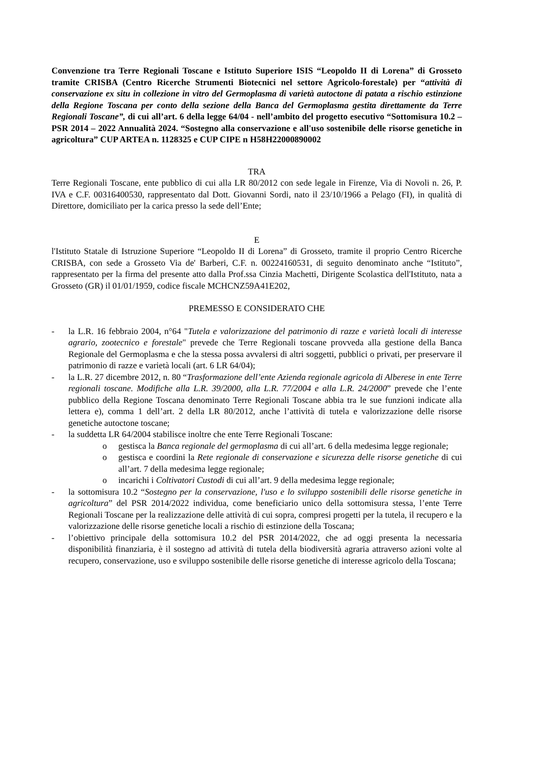Convenzione tra Terre Regionali Toscane e Istituto Superiore ISIS “Leopoldo II di Lorena” di Grosseto tramite CRISBA (Centro Ricerche Strumenti Biotecnici nel settore Agricolo-forestale) per “attività di conservazione ex situ in collezione in vitro del Germoplasma di varietà autoctone di patata a rischio estinzione della Regione Toscana per conto della sezione della Banca del Germoplasma gestita direttamente da Terre Regionali Toscane”, di cui all’art. 6 della legge 64/04 - nell’ambito del progetto esecutivo “Sottomisura 10.2 – PSR 2014 – 2022 Annualità 2024. “Sostegno alla conservazione e all'uso sostenibile delle risorse genetiche in agricoltura” CUP ARTEA n. 1128325 e CUP CIPE n H58H22000890002
TRA
Terre Regionali Toscane, ente pubblico di cui alla LR 80/2012 con sede legale in Firenze, Via di Novoli n. 26, P. IVA e C.F. 00316400530, rappresentato dal Dott. Giovanni Sordi, nato il 23/10/1966 a Pelago (FI), in qualità di Direttore, domiciliato per la carica presso la sede dell’Ente;
E
l'Istituto Statale di Istruzione Superiore “Leopoldo II di Lorena” di Grosseto, tramite il proprio Centro Ricerche CRISBA, con sede a Grosseto Via de' Barberi, C.F. n. 00224160531, di seguito denominato anche “Istituto”, rappresentato per la firma del presente atto dalla Prof.ssa Cinzia Machetti, Dirigente Scolastica dell'Istituto, nata a Grosseto (GR) il 01/01/1959, codice fiscale MCHCNZ59A41E202,
PREMESSO E CONSIDERATO CHE
- la L.R. 16 febbraio 2004, n°64 "Tutela e valorizzazione del patrimonio di razze e varietà locali di interesse agrario, zootecnico e forestale" prevede che Terre Regionali toscane provveda alla gestione della Banca Regionale del Germoplasma e che la stessa possa avvalersi di altri soggetti, pubblici o privati, per preservare il patrimonio di razze e varietà locali (art. 6 LR 64/04);
- la L.R. 27 dicembre 2012, n. 80 “Trasformazione dell’ente Azienda regionale agricola di Alberese in ente Terre regionali toscane. Modifiche alla L.R. 39/2000, alla L.R. 77/2004 e alla L.R. 24/2000” prevede che l’ente pubblico della Regione Toscana denominato Terre Regionali Toscane abbia tra le sue funzioni indicate alla lettera e), comma 1 dell’art. 2 della LR 80/2012, anche l’attività di tutela e valorizzazione delle risorse genetiche autoctone toscane;
- la suddetta LR 64/2004 stabilisce inoltre che ente Terre Regionali Toscane:
o gestisca la Banca regionale del germoplasma di cui all’art. 6 della medesima legge regionale;
o gestisca e coordini la Rete regionale di conservazione e sicurezza delle risorse genetiche di cui all’art. 7 della medesima legge regionale;
o incarichi i Coltivatori Custodi di cui all’art. 9 della medesima legge regionale;
- la sottomisura 10.2 “Sostegno per la conservazione, l'uso e lo sviluppo sostenibili delle risorse genetiche in agricoltura” del PSR 2014/2022 individua, come beneficiario unico della sottomisura stessa, l’ente Terre Regionali Toscane per la realizzazione delle attività di cui sopra, compresi progetti per la tutela, il recupero e la valorizzazione delle risorse genetiche locali a rischio di estinzione della Toscana;
- l’obiettivo principale della sottomisura 10.2 del PSR 2014/2022, che ad oggi presenta la necessaria disponibilità finanziaria, è il sostegno ad attività di tutela della biodiversità agraria attraverso azioni volte al recupero, conservazione, uso e sviluppo sostenibile delle risorse genetiche di interesse agricolo della Toscana;